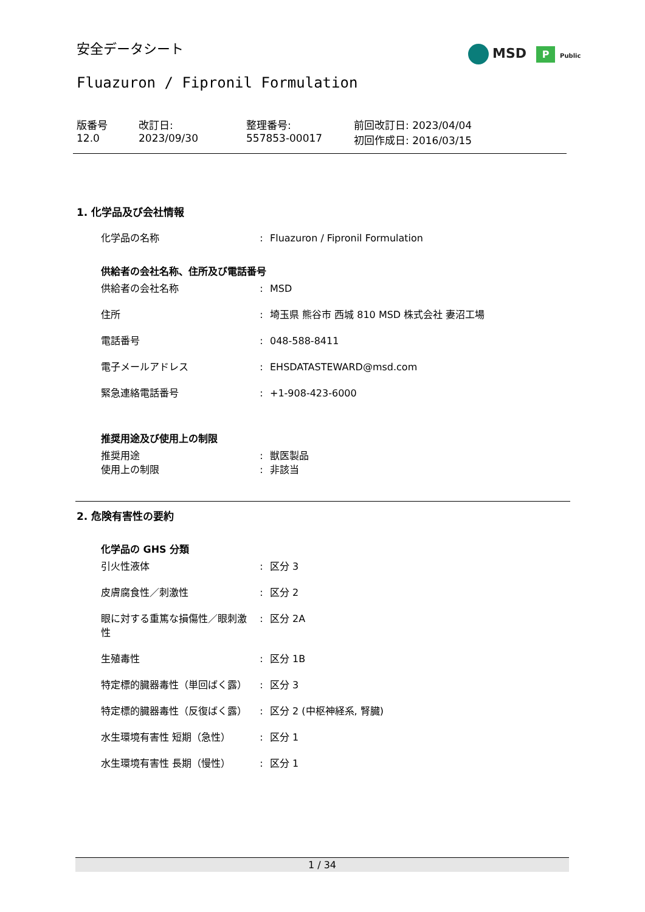安全データシート
Fluazuron / Fipronil Formulation
MSD P Public
| 版番号 12.0 | 改訂日: 2023/09/30 | 整理番号: 557853-00017 | 前回改訂日: 2023/04/04 初回作成日: 2016/03/15 |
1. 化学品及び会社情報
| 化学品の名称 | : | Fluazuron / Fipronil Formulation |
供給者の会社名称、住所及び電話番号
| 供給者の会社名称 | : | MSD |
| 住所 | : | 埼玉県 熊谷市 西城 810 MSD 株式会社 妻沼工場 |
| 電話番号 | : | 048-588-8411 |
| 電子メールアドレス | : | EHSDATASTEWARD@msd.com |
| 緊急連絡電話番号 | : | +1-908-423-6000 |
推奨用途及び使用上の制限
| 推奨用途 | : | 獣医製品 |
| 使用上の制限 | : | 非該当 |
2. 危険有害性の要約
化学品の GHS 分類
| 引火性液体 | : | 区分 3 |
| 皮膚腐食性／刺激性 | : | 区分 2 |
| 眼に対する重篤な損傷性／眼刺激性 | : | 区分 2A |
| 生殖毒性 | : | 区分 1B |
| 特定標的臓器毒性（単回ばく露） | : | 区分 3 |
| 特定標的臓器毒性（反復ばく露） | : | 区分 2 (中枢神経系, 腎臓) |
| 水生環境有害性 短期（急性） | : | 区分 1 |
| 水生環境有害性 長期（慢性） | : | 区分 1 |
1 / 34